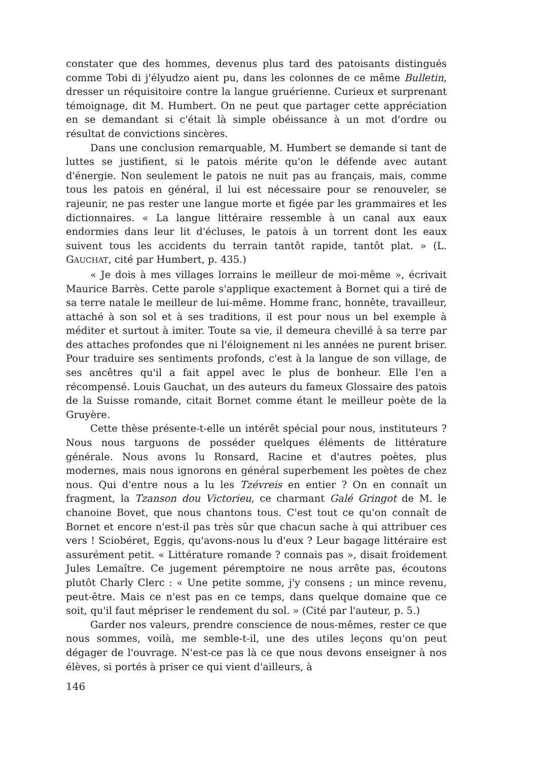constater que des hommes, devenus plus tard des patoisants distingués comme Tobi di j'élyudzo aient pu, dans les colonnes de ce même Bulletin, dresser un réquisitoire contre la langue gruérienne. Curieux et surprenant témoignage, dit M. Humbert. On ne peut que partager cette appréciation en se demandant si c'était là simple obéissance à un mot d'ordre ou résultat de convictions sincères.
Dans une conclusion remarquable, M. Humbert se demande si tant de luttes se justifient, si le patois mérite qu'on le défende avec autant d'énergie. Non seulement le patois ne nuit pas au français, mais, comme tous les patois en général, il lui est nécessaire pour se renouveler, se rajeunir, ne pas rester une langue morte et figée par les grammaires et les dictionnaires. « La langue littéraire ressemble à un canal aux eaux endormies dans leur lit d'écluses, le patois à un torrent dont les eaux suivent tous les accidents du terrain tantôt rapide, tantôt plat. » (L. GAUCHAT, cité par Humbert, p. 435.)
« Je dois à mes villages lorrains le meilleur de moi-même », écrivait Maurice Barrès. Cette parole s'applique exactement à Bornet qui a tiré de sa terre natale le meilleur de lui-même. Homme franc, honnête, travailleur, attaché à son sol et à ses traditions, il est pour nous un bel exemple à méditer et surtout à imiter. Toute sa vie, il demeura chevillé à sa terre par des attaches profondes que ni l'éloignement ni les années ne purent briser. Pour traduire ses sentiments profonds, c'est à la langue de son village, de ses ancêtres qu'il a fait appel avec le plus de bonheur. Elle l'en a récompensé. Louis Gauchat, un des auteurs du fameux Glossaire des patois de la Suisse romande, citait Bornet comme étant le meilleur poète de la Gruyère.
Cette thèse présente-t-elle un intérêt spécial pour nous, instituteurs ? Nous nous targuons de posséder quelques éléments de littérature générale. Nous avons lu Ronsard, Racine et d'autres poètes, plus modernes, mais nous ignorons en général superbement les poètes de chez nous. Qui d'entre nous a lu les Tzévreis en entier ? On en connaît un fragment, la Tzanson dou Victorieu, ce charmant Galé Gringot de M. le chanoine Bovet, que nous chantons tous. C'est tout ce qu'on connaît de Bornet et encore n'est-il pas très sûr que chacun sache à qui attribuer ces vers ! Sciobéret, Eggis, qu'avons-nous lu d'eux ? Leur bagage littéraire est assurément petit. « Littérature romande ? connais pas », disait froidement Jules Lemaître. Ce jugement péremptoire ne nous arrête pas, écoutons plutôt Charly Clerc : « Une petite somme, j'y consens ; un mince revenu, peut-être. Mais ce n'est pas en ce temps, dans quelque domaine que ce soit, qu'il faut mépriser le rendement du sol. » (Cité par l'auteur, p. 5.)
Garder nos valeurs, prendre conscience de nous-mêmes, rester ce que nous sommes, voilà, me semble-t-il, une des utiles leçons qu'on peut dégager de l'ouvrage. N'est-ce pas là ce que nous devons enseigner à nos élèves, si portés à priser ce qui vient d'ailleurs, à
146